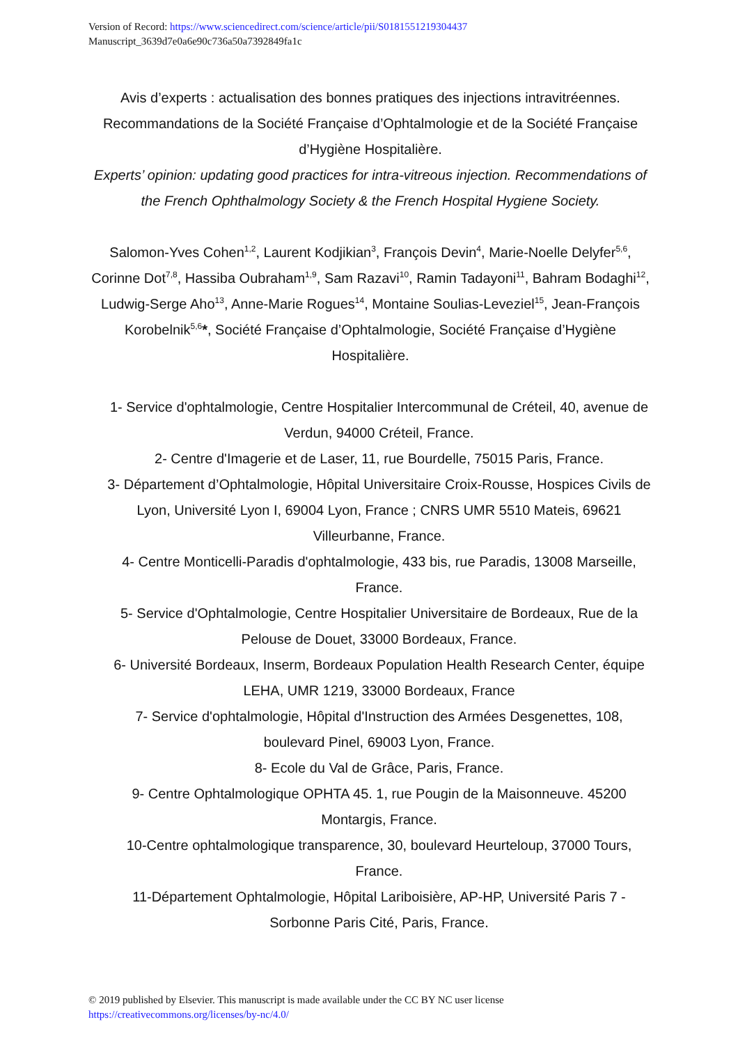Version of Record: https://www.sciencedirect.com/science/article/pii/S0181551219304437
Manuscript_3639d7e0a6e90c736a50a7392849fa1c
Avis d’experts : actualisation des bonnes pratiques des injections intravitréennes. Recommandations de la Société Française d’Ophtalmologie et de la Société Française d’Hygiène Hospitalière.
Experts’ opinion: updating good practices for intra-vitreous injection. Recommendations of the French Ophthalmology Society & the French Hospital Hygiene Society.
Salomon-Yves Cohen<sup>1,2</sup>, Laurent Kodjikian<sup>3</sup>, François Devin<sup>4</sup>, Marie-Noelle Delyfer<sup>5,6</sup>, Corinne Dot<sup>7,8</sup>, Hassiba Oubraham<sup>1,9</sup>, Sam Razavi<sup>10</sup>, Ramin Tadayoni<sup>11</sup>, Bahram Bodaghi<sup>12</sup>, Ludwig-Serge Aho<sup>13</sup>, Anne-Marie Rogues<sup>14</sup>, Montaine Soulias-Leveziel<sup>15</sup>, Jean-François Korobelnik<sup>5,6</sup>*, Société Française d’Ophtalmologie, Société Française d’Hygiène Hospitalière.
1- Service d'ophtalmologie, Centre Hospitalier Intercommunal de Créteil, 40, avenue de Verdun, 94000 Créteil, France.
2- Centre d'Imagerie et de Laser, 11, rue Bourdelle, 75015 Paris, France.
3- Département d’Ophtalmologie, Hôpital Universitaire Croix-Rousse, Hospices Civils de Lyon, Université Lyon I, 69004 Lyon, France ; CNRS UMR 5510 Mateis, 69621 Villeurbanne, France.
4- Centre Monticelli-Paradis d'ophtalmologie, 433 bis, rue Paradis, 13008 Marseille, France.
5- Service d'Ophtalmologie, Centre Hospitalier Universitaire de Bordeaux, Rue de la Pelouse de Douet, 33000 Bordeaux, France.
6- Université Bordeaux, Inserm, Bordeaux Population Health Research Center, équipe LEHA, UMR 1219, 33000 Bordeaux, France
7- Service d'ophtalmologie, Hôpital d'Instruction des Armées Desgenettes, 108, boulevard Pinel, 69003 Lyon, France.
8- Ecole du Val de Grâce, Paris, France.
9- Centre Ophtalmologique OPHTA 45. 1, rue Pougin de la Maisonneuve. 45200 Montargis, France.
10-Centre ophtalmologique transparence, 30, boulevard Heurteloup, 37000 Tours, France.
11-Département Ophtalmologie, Hôpital Lariboisière, AP-HP, Université Paris 7 - Sorbonne Paris Cité, Paris, France.
© 2019 published by Elsevier. This manuscript is made available under the CC BY NC user license
https://creativecommons.org/licenses/by-nc/4.0/